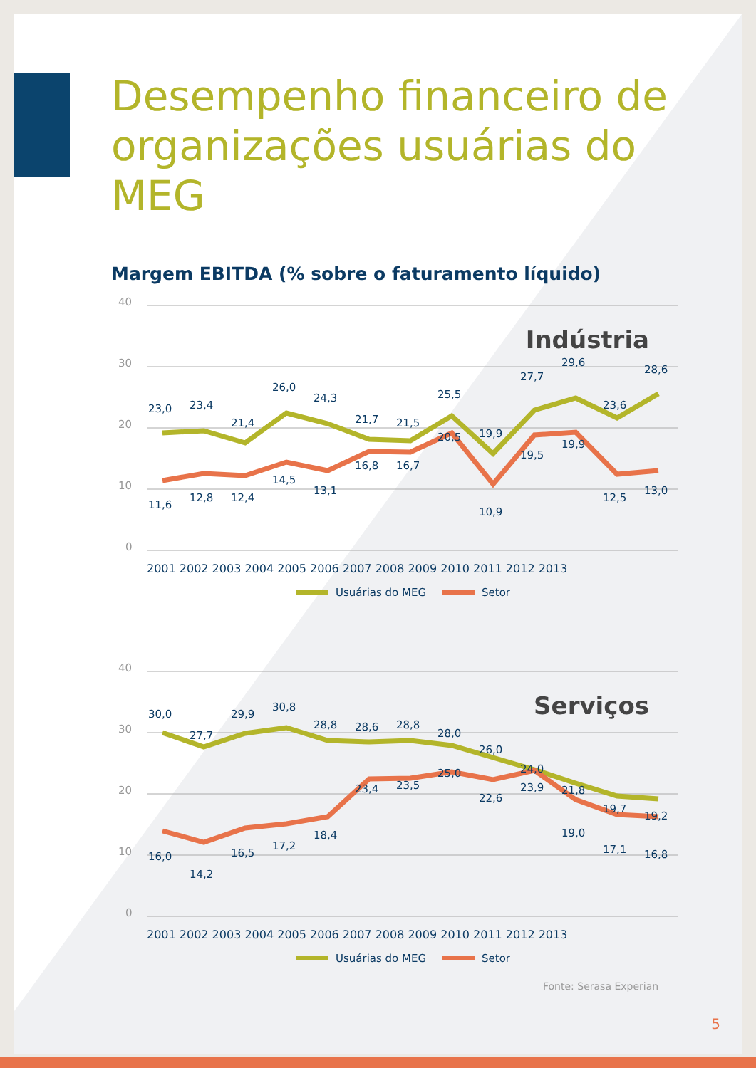Desempenho financeiro de
organizações usuárias do MEG
Margem EBITDA (% sobre o faturamento líquido)
40
30
20
10
0
Indústria
23,0
23,4
21,4
26,0
24,3
21,7
21,5
25,5
19,9
27,7
29,6
23,6
28,6
11,6
12,8
12,4
14,5
13,1
16,8
16,7
20,5
10,9
19,5
19,9
12,5
13,0
2001 2002 2003 2004 2005 2006 2007 2008 2009 2010 2011 2012 2013
Usuárias do MEG
Setor
40
30
20
10
0
Serviços
30,0
27,7
29,9
30,8
28,8
28,6
28,8
28,0
26,0
24,0
21,8
19,7
19,2
16,0
14,2
16,5
17,2
18,4
23,4
23,5
25,0
22,6
23,9
19,0
17,1
16,8
2001 2002 2003 2004 2005 2006 2007 2008 2009 2010 2011 2012 2013
Usuárias do MEG
Setor
Fonte: Serasa Experian
5